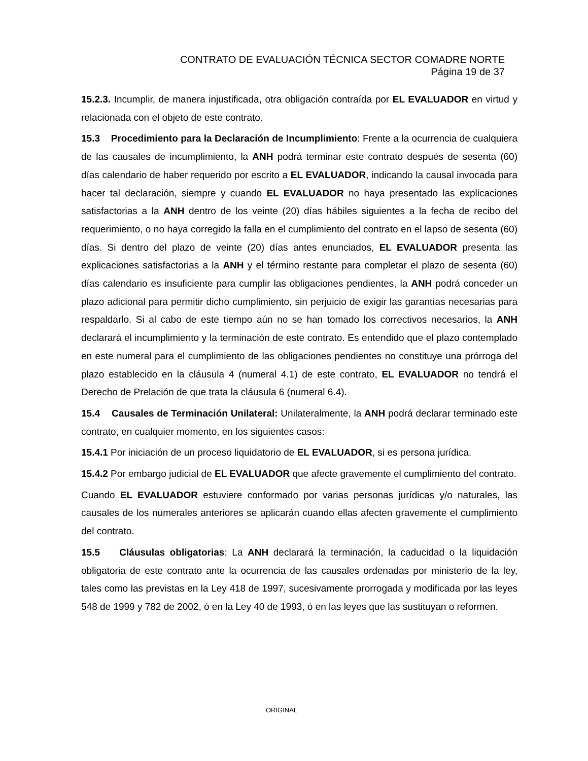CONTRATO DE EVALUACIÓN TÉCNICA SECTOR COMADRE NORTE
Página 19 de 37
15.2.3. Incumplir, de manera injustificada, otra obligación contraída por EL EVALUADOR en virtud y relacionada con el objeto de este contrato.
15.3 Procedimiento para la Declaración de Incumplimiento: Frente a la ocurrencia de cualquiera de las causales de incumplimiento, la ANH podrá terminar este contrato después de sesenta (60) días calendario de haber requerido por escrito a EL EVALUADOR, indicando la causal invocada para hacer tal declaración, siempre y cuando EL EVALUADOR no haya presentado las explicaciones satisfactorias a la ANH dentro de los veinte (20) días hábiles siguientes a la fecha de recibo del requerimiento, o no haya corregido la falla en el cumplimiento del contrato en el lapso de sesenta (60) días. Si dentro del plazo de veinte (20) días antes enunciados, EL EVALUADOR presenta las explicaciones satisfactorias a la ANH y el término restante para completar el plazo de sesenta (60) días calendario es insuficiente para cumplir las obligaciones pendientes, la ANH podrá conceder un plazo adicional para permitir dicho cumplimiento, sin perjuicio de exigir las garantías necesarias para respaldarlo. Si al cabo de este tiempo aún no se han tomado los correctivos necesarios, la ANH declarará el incumplimiento y la terminación de este contrato. Es entendido que el plazo contemplado en este numeral para el cumplimiento de las obligaciones pendientes no constituye una prórroga del plazo establecido en la cláusula 4 (numeral 4.1) de este contrato, EL EVALUADOR no tendrá el Derecho de Prelación de que trata la cláusula 6 (numeral 6.4).
15.4 Causales de Terminación Unilateral: Unilateralmente, la ANH podrá declarar terminado este contrato, en cualquier momento, en los siguientes casos:
15.4.1 Por iniciación de un proceso liquidatorio de EL EVALUADOR, si es persona jurídica.
15.4.2 Por embargo judicial de EL EVALUADOR que afecte gravemente el cumplimiento del contrato.
Cuando EL EVALUADOR estuviere conformado por varias personas jurídicas y/o naturales, las causales de los numerales anteriores se aplicarán cuando ellas afecten gravemente el cumplimiento del contrato.
15.5 Cláusulas obligatorias: La ANH declarará la terminación, la caducidad o la liquidación obligatoria de este contrato ante la ocurrencia de las causales ordenadas por ministerio de la ley, tales como las previstas en la Ley 418 de 1997, sucesivamente prorrogada y modificada por las leyes 548 de 1999 y 782 de 2002, ó en la Ley 40 de 1993, ó en las leyes que las sustituyan o reformen.
ORIGINAL